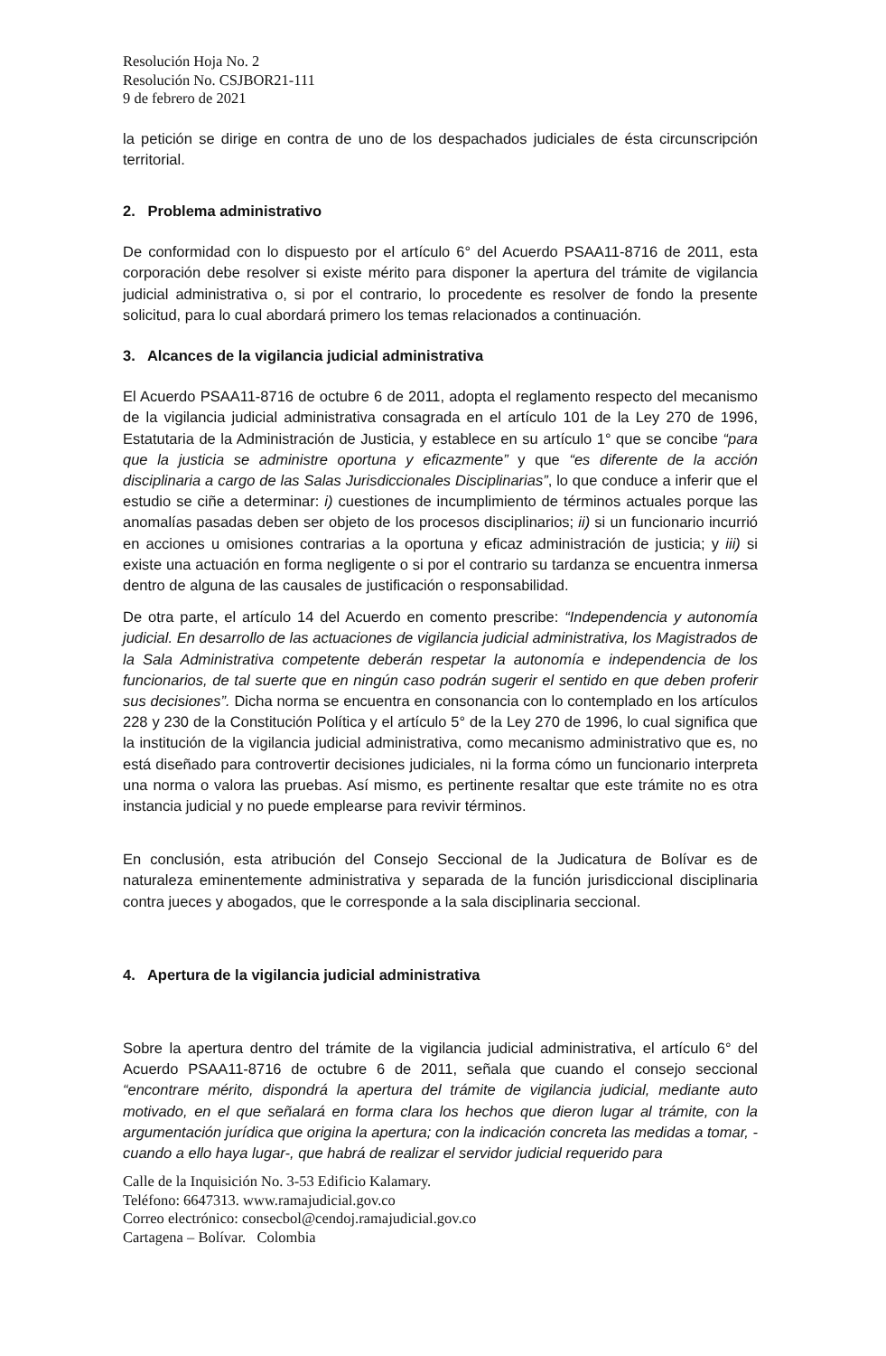Resolución Hoja No. 2
Resolución No. CSJBOR21-111
9 de febrero de 2021
la petición se dirige en contra de uno de los despachados judiciales de ésta circunscripción territorial.
2. Problema administrativo
De conformidad con lo dispuesto por el artículo 6° del Acuerdo PSAA11-8716 de 2011, esta corporación debe resolver si existe mérito para disponer la apertura del trámite de vigilancia judicial administrativa o, si por el contrario, lo procedente es resolver de fondo la presente solicitud, para lo cual abordará primero los temas relacionados a continuación.
3. Alcances de la vigilancia judicial administrativa
El Acuerdo PSAA11-8716 de octubre 6 de 2011, adopta el reglamento respecto del mecanismo de la vigilancia judicial administrativa consagrada en el artículo 101 de la Ley 270 de 1996, Estatutaria de la Administración de Justicia, y establece en su artículo 1° que se concibe “para que la justicia se administre oportuna y eficazmente” y que “es diferente de la acción disciplinaria a cargo de las Salas Jurisdiccionales Disciplinarias”, lo que conduce a inferir que el estudio se ciñe a determinar: i) cuestiones de incumplimiento de términos actuales porque las anomalías pasadas deben ser objeto de los procesos disciplinarios; ii) si un funcionario incurrió en acciones u omisiones contrarias a la oportuna y eficaz administración de justicia; y iii) si existe una actuación en forma negligente o si por el contrario su tardanza se encuentra inmersa dentro de alguna de las causales de justificación o responsabilidad.
De otra parte, el artículo 14 del Acuerdo en comento prescribe: “Independencia y autonomía judicial. En desarrollo de las actuaciones de vigilancia judicial administrativa, los Magistrados de la Sala Administrativa competente deberán respetar la autonomía e independencia de los funcionarios, de tal suerte que en ningún caso podrán sugerir el sentido en que deben proferir sus decisiones”. Dicha norma se encuentra en consonancia con lo contemplado en los artículos 228 y 230 de la Constitución Política y el artículo 5° de la Ley 270 de 1996, lo cual significa que la institución de la vigilancia judicial administrativa, como mecanismo administrativo que es, no está diseñado para controvertir decisiones judiciales, ni la forma cómo un funcionario interpreta una norma o valora las pruebas. Así mismo, es pertinente resaltar que este trámite no es otra instancia judicial y no puede emplearse para revivir términos.
En conclusión, esta atribución del Consejo Seccional de la Judicatura de Bolívar es de naturaleza eminentemente administrativa y separada de la función jurisdiccional disciplinaria contra jueces y abogados, que le corresponde a la sala disciplinaria seccional.
4. Apertura de la vigilancia judicial administrativa
Sobre la apertura dentro del trámite de la vigilancia judicial administrativa, el artículo 6° del Acuerdo PSAA11-8716 de octubre 6 de 2011, señala que cuando el consejo seccional “encontrare mérito, dispondrá la apertura del trámite de vigilancia judicial, mediante auto motivado, en el que señalará en forma clara los hechos que dieron lugar al trámite, con la argumentación jurídica que origina la apertura; con la indicación concreta las medidas a tomar, -cuando a ello haya lugar-, que habrá de realizar el servidor judicial requerido para
Calle de la Inquisición No. 3-53 Edificio Kalamary.
Teléfono: 6647313. www.ramajudicial.gov.co
Correo electrónico: consecbol@cendoj.ramajudicial.gov.co
Cartagena – Bolívar. Colombia